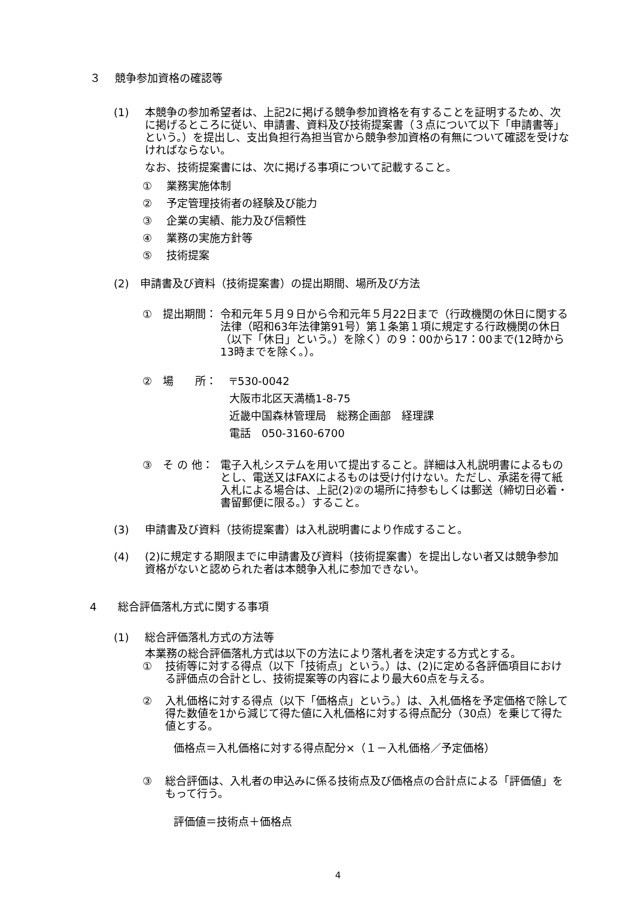３　 競争参加資格の確認等
(1) 本競争の参加希望者は、上記2に掲げる競争参加資格を有することを証明するため、次に掲げるところに従い、申請書、資料及び技術提案書（３点について以下「申請書等」という。）を提出し、支出負担行為担当官から競争参加資格の有無について確認を受けなければならない。
なお、技術提案書には、次に掲げる事項について記載すること。
①　 業務実施体制
②　 予定管理技術者の経験及び能力
③　 企業の実績、能力及び信頼性
④　 業務の実施方針等
⑤　 技術提案
(2) 申請書及び資料（技術提案書）の提出期間、場所及び方法
①　提出期間： 令和元年５月９日から令和元年５月22日まで（行政機関の休日に関する法律（昭和63年法律第91号）第１条第１項に規定する行政機関の休日（以下「休日」という。）を除く）の９：00から17：00まで(12時から13時までを除く。）。
②　場　　所： 〒530-0042
大阪市北区天満橋1-8-75
近畿中国森林管理局　総務企画部　経理課
電話　050-3160-6700
③　そ の 他： 電子入札システムを用いて提出すること。詳細は入札説明書によるものとし、電送又はFAXによるものは受け付けない。ただし、承諾を得て紙入札による場合は、上記(2)②の場所に持参もしくは郵送（締切日必着・書留郵便に限る。）すること。
(3) 申請書及び資料（技術提案書）は入札説明書により作成すること。
(4) (2)に規定する期限までに申請書及び資料（技術提案書）を提出しない者又は競争参加資格がないと認められた者は本競争入札に参加できない。
4　　総合評価落札方式に関する事項
(1) 総合評価落札方式の方法等
本業務の総合評価落札方式は以下の方法により落札者を決定する方式とする。
① 技術等に対する得点（以下「技術点」という。）は、(2)に定める各評価項目における評価点の合計とし、技術提案等の内容により最大60点を与える。
② 入札価格に対する得点（以下「価格点」という。）は、入札価格を予定価格で除して得た数値を1から減じて得た値に入札価格に対する得点配分（30点）を乗じて得た値とする。
価格点＝入札価格に対する得点配分×（１－入札価格／予定価格）
③ 総合評価は、入札者の申込みに係る技術点及び価格点の合計点による「評価値」をもって行う。
評価値＝技術点＋価格点
4